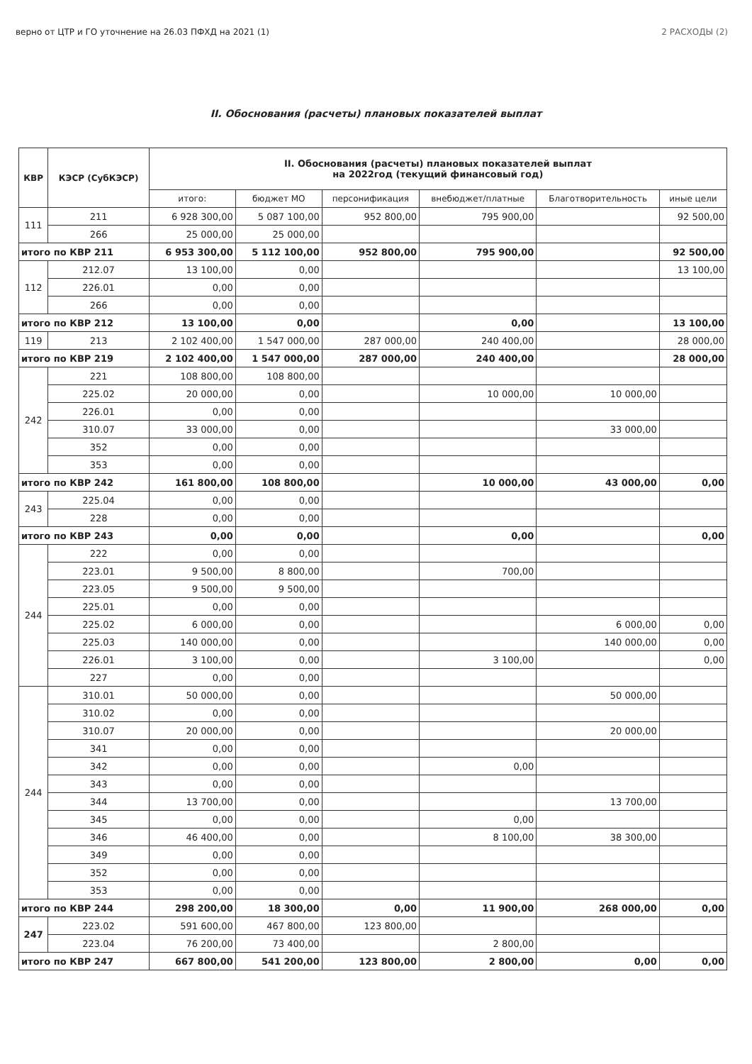верно от ЦТР и ГО уточнение на 26.03 ПФХД на 2021 (1) 2 РАСХОДЫ (2)
II. Обоснования (расчеты) плановых показателей выплат
| КВР | КЭСР (СубКЭСР) | II. Обоснования (расчеты) плановых показателей выплат на 2022год (текущий финансовый год) | | | | | |
| --- | --- | --- | --- | --- | --- | --- | --- |
| | | итого: | бюджет МО | персонификация | внебюджет/платные | Благотворительность | иные цели |
| 111 | 211 | 6 928 300,00 | 5 087 100,00 | 952 800,00 | 795 900,00 | | 92 500,00 |
| | 266 | 25 000,00 | 25 000,00 | | | | |
| итого по КВР 211 | | 6 953 300,00 | 5 112 100,00 | 952 800,00 | 795 900,00 | | 92 500,00 |
| 112 | 212.07 | 13 100,00 | 0,00 | | | | 13 100,00 |
| | 226.01 | 0,00 | 0,00 | | | | |
| | 266 | 0,00 | 0,00 | | | | |
| итого по КВР 212 | | 13 100,00 | 0,00 | | 0,00 | | 13 100,00 |
| 119 | 213 | 2 102 400,00 | 1 547 000,00 | 287 000,00 | 240 400,00 | | 28 000,00 |
| итого по КВР 219 | | 2 102 400,00 | 1 547 000,00 | 287 000,00 | 240 400,00 | | 28 000,00 |
| 242 | 221 | 108 800,00 | 108 800,00 | | | | |
| | 225.02 | 20 000,00 | 0,00 | | 10 000,00 | 10 000,00 | |
| | 226.01 | 0,00 | 0,00 | | | | |
| | 310.07 | 33 000,00 | 0,00 | | | 33 000,00 | |
| | 352 | 0,00 | 0,00 | | | | |
| | 353 | 0,00 | 0,00 | | | | |
| итого по КВР 242 | | 161 800,00 | 108 800,00 | | 10 000,00 | 43 000,00 | 0,00 |
| 243 | 225.04 | 0,00 | 0,00 | | | | |
| | 228 | 0,00 | 0,00 | | | | |
| итого по КВР 243 | | 0,00 | 0,00 | | 0,00 | | 0,00 |
| 244 | 222 | 0,00 | 0,00 | | | | |
| | 223.01 | 9 500,00 | 8 800,00 | | 700,00 | | |
| | 223.05 | 9 500,00 | 9 500,00 | | | | |
| | 225.01 | 0,00 | 0,00 | | | | |
| | 225.02 | 6 000,00 | 0,00 | | | 6 000,00 | 0,00 |
| | 225.03 | 140 000,00 | 0,00 | | | 140 000,00 | 0,00 |
| | 226.01 | 3 100,00 | 0,00 | | 3 100,00 | | 0,00 |
| | 227 | 0,00 | 0,00 | | | | |
| 244 | 310.01 | 50 000,00 | 0,00 | | | 50 000,00 | |
| | 310.02 | 0,00 | 0,00 | | | | |
| | 310.07 | 20 000,00 | 0,00 | | | 20 000,00 | |
| | 341 | 0,00 | 0,00 | | | | |
| | 342 | 0,00 | 0,00 | | 0,00 | | |
| | 343 | 0,00 | 0,00 | | | | |
| | 344 | 13 700,00 | 0,00 | | | 13 700,00 | |
| | 345 | 0,00 | 0,00 | | 0,00 | | |
| | 346 | 46 400,00 | 0,00 | | 8 100,00 | 38 300,00 | |
| | 349 | 0,00 | 0,00 | | | | |
| | 352 | 0,00 | 0,00 | | | | |
| | 353 | 0,00 | 0,00 | | | | |
| итого по КВР 244 | | 298 200,00 | 18 300,00 | 0,00 | 11 900,00 | 268 000,00 | 0,00 |
| 247 | 223.02 | 591 600,00 | 467 800,00 | 123 800,00 | | | |
| | 223.04 | 76 200,00 | 73 400,00 | | 2 800,00 | | |
| итого по КВР 247 | | 667 800,00 | 541 200,00 | 123 800,00 | 2 800,00 | 0,00 | 0,00 |